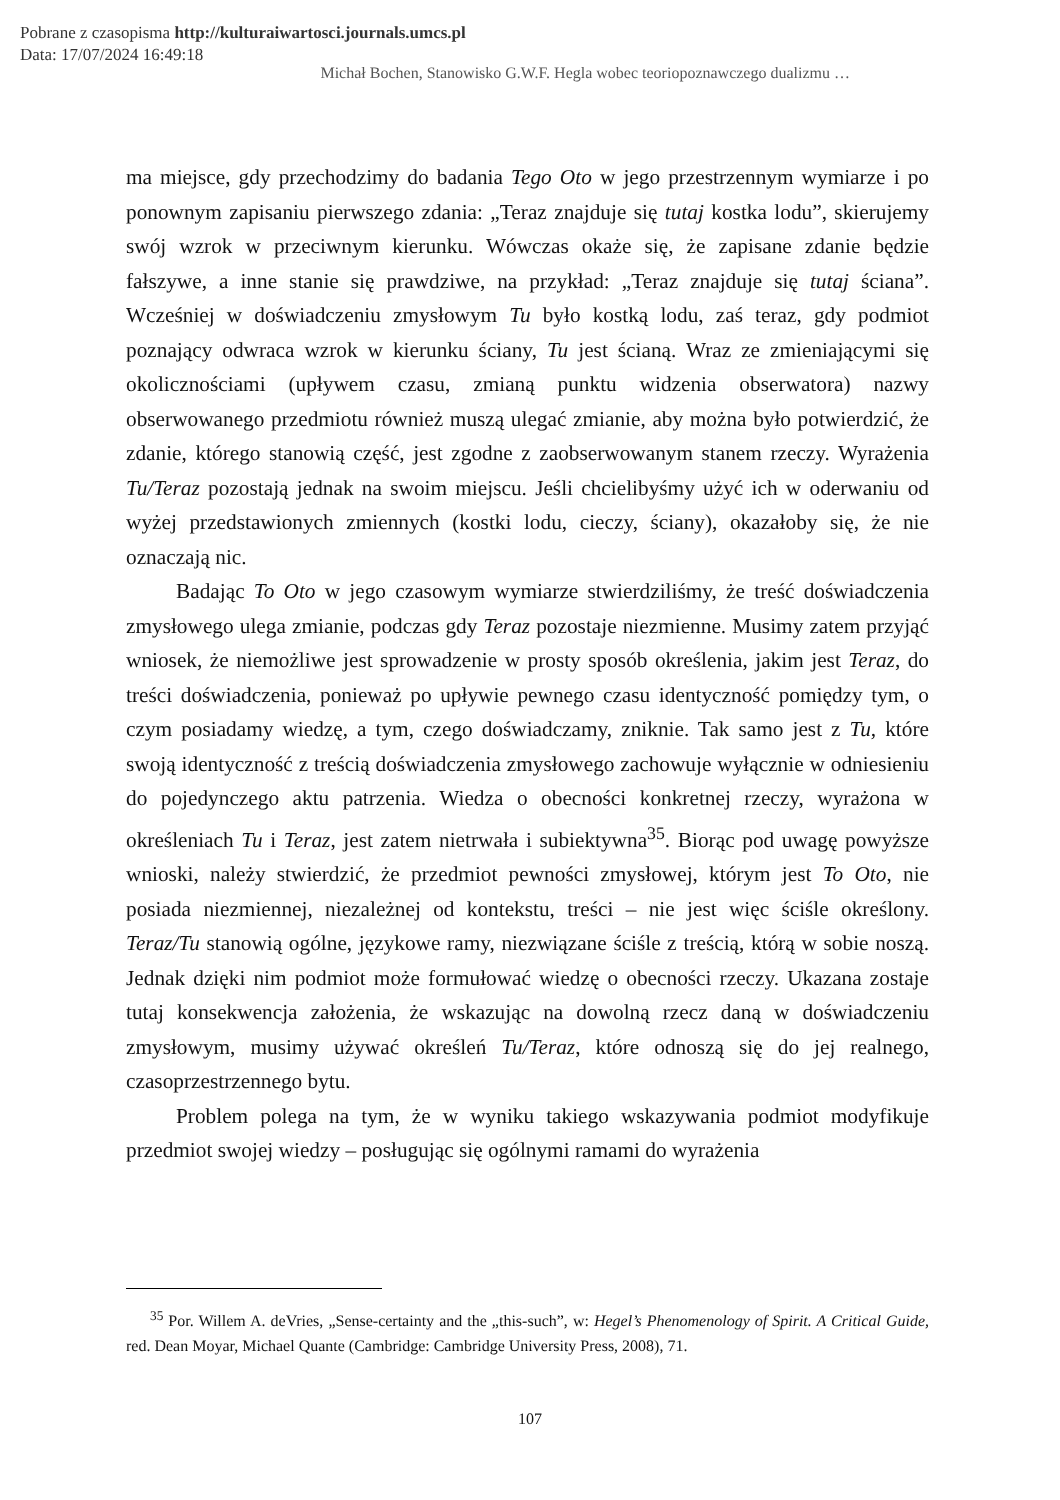Pobrane z czasopisma http://kulturaiwartosci.journals.umcs.pl
Data: 17/07/2024 16:49:18
Michał Bochen, Stanowisko G.W.F. Hegla wobec teoriopoznawczego dualizmu …
ma miejsce, gdy przechodzimy do badania Tego Oto w jego przestrzennym wymiarze i po ponownym zapisaniu pierwszego zdania: „Teraz znajduje się tutaj kostka lodu”, skierujemy swój wzrok w przeciwnym kierunku. Wówczas okaże się, że zapisane zdanie będzie fałszywe, a inne stanie się prawdziwe, na przykład: „Teraz znajduje się tutaj ściana”. Wcześniej w doświadczeniu zmysłowym Tu było kostką lodu, zaś teraz, gdy podmiot poznający odwraca wzrok w kierunku ściany, Tu jest ścianą. Wraz ze zmieniającymi się okolicznościami (upływem czasu, zmianą punktu widzenia obserwatora) nazwy obserwowanego przedmiotu również muszą ulegać zmianie, aby można było potwierdzić, że zdanie, którego stanowią część, jest zgodne z zaobserwowanym stanem rzeczy. Wyrażenia Tu/Teraz pozostają jednak na swoim miejscu. Jeśli chcielibyśmy użyć ich w oderwaniu od wyżej przedstawionych zmiennych (kostki lodu, cieczy, ściany), okazałoby się, że nie oznaczają nic.
Badając To Oto w jego czasowym wymiarze stwierdziliśmy, że treść doświadczenia zmysłowego ulega zmianie, podczas gdy Teraz pozostaje niezmienne. Musimy zatem przyjąć wniosek, że niemożliwe jest sprowadzenie w prosty sposób określenia, jakim jest Teraz, do treści doświadczenia, ponieważ po upływie pewnego czasu identyczność pomiędzy tym, o czym posiadamy wiedzę, a tym, czego doświadczamy, zniknie. Tak samo jest z Tu, które swoją identyczność z treścią doświadczenia zmysłowego zachowuje wyłącznie w odniesieniu do pojedynczego aktu patrzenia. Wiedza o obecności konkretnej rzeczy, wyrażona w określeniach Tu i Teraz, jest zatem nietrwała i subiektywna<sup>35</sup>. Biorąc pod uwagę powyższe wnioski, należy stwierdzić, że przedmiot pewności zmysłowej, którym jest To Oto, nie posiada niezmiennej, niezależnej od kontekstu, treści – nie jest więc ściśle określony. Teraz/Tu stanowią ogólne, językowe ramy, niezwiązane ściśle z treścią, którą w sobie noszą. Jednak dzięki nim podmiot może formułować wiedzę o obecności rzeczy. Ukazana zostaje tutaj konsekwencja założenia, że wskazując na dowolną rzecz daną w doświadczeniu zmysłowym, musimy używać określeń Tu/Teraz, które odnoszą się do jej realnego, czasoprzestrzennego bytu.
Problem polega na tym, że w wyniku takiego wskazywania podmiot modyfikuje przedmiot swojej wiedzy – posługując się ogólnymi ramami do wyrażenia
<sup>35</sup> Por. Willem A. deVries, „Sense-certainty and the „this-such”, w: Hegel’s Phenomenology of Spirit. A Critical Guide, red. Dean Moyar, Michael Quante (Cambridge: Cambridge University Press, 2008), 71.
107